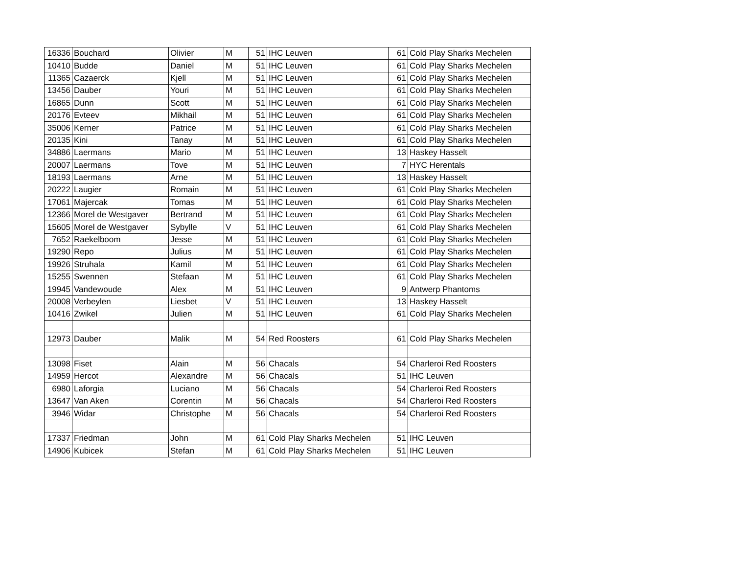| 16336 | Bouchard | Olivier | M | 51 | IHC Leuven | 61 | Cold Play Sharks Mechelen |
| 10410 | Budde | Daniel | M | 51 | IHC Leuven | 61 | Cold Play Sharks Mechelen |
| 11365 | Cazaerck | Kjell | M | 51 | IHC Leuven | 61 | Cold Play Sharks Mechelen |
| 13456 | Dauber | Youri | M | 51 | IHC Leuven | 61 | Cold Play Sharks Mechelen |
| 16865 | Dunn | Scott | M | 51 | IHC Leuven | 61 | Cold Play Sharks Mechelen |
| 20176 | Evteev | Mikhail | M | 51 | IHC Leuven | 61 | Cold Play Sharks Mechelen |
| 35006 | Kerner | Patrice | M | 51 | IHC Leuven | 61 | Cold Play Sharks Mechelen |
| 20135 | Kini | Tanay | M | 51 | IHC Leuven | 61 | Cold Play Sharks Mechelen |
| 34886 | Laermans | Mario | M | 51 | IHC Leuven | 13 | Haskey Hasselt |
| 20007 | Laermans | Tove | M | 51 | IHC Leuven | 7 | HYC Herentals |
| 18193 | Laermans | Arne | M | 51 | IHC Leuven | 13 | Haskey Hasselt |
| 20222 | Laugier | Romain | M | 51 | IHC Leuven | 61 | Cold Play Sharks Mechelen |
| 17061 | Majercak | Tomas | M | 51 | IHC Leuven | 61 | Cold Play Sharks Mechelen |
| 12366 | Morel de Westgaver | Bertrand | M | 51 | IHC Leuven | 61 | Cold Play Sharks Mechelen |
| 15605 | Morel de Westgaver | Sybylle | V | 51 | IHC Leuven | 61 | Cold Play Sharks Mechelen |
| 7652 | Raekelboom | Jesse | M | 51 | IHC Leuven | 61 | Cold Play Sharks Mechelen |
| 19290 | Repo | Julius | M | 51 | IHC Leuven | 61 | Cold Play Sharks Mechelen |
| 19926 | Struhala | Kamil | M | 51 | IHC Leuven | 61 | Cold Play Sharks Mechelen |
| 15255 | Swennen | Stefaan | M | 51 | IHC Leuven | 61 | Cold Play Sharks Mechelen |
| 19945 | Vandewoude | Alex | M | 51 | IHC Leuven | 9 | Antwerp Phantoms |
| 20008 | Verbeylen | Liesbet | V | 51 | IHC Leuven | 13 | Haskey Hasselt |
| 10416 | Zwikel | Julien | M | 51 | IHC Leuven | 61 | Cold Play Sharks Mechelen |
| 12973 | Dauber | Malik | M | 54 | Red Roosters | 61 | Cold Play Sharks Mechelen |
| 13098 | Fiset | Alain | M | 56 | Chacals | 54 | Charleroi Red Roosters |
| 14959 | Hercot | Alexandre | M | 56 | Chacals | 51 | IHC Leuven |
| 6980 | Laforgia | Luciano | M | 56 | Chacals | 54 | Charleroi Red Roosters |
| 13647 | Van Aken | Corentin | M | 56 | Chacals | 54 | Charleroi Red Roosters |
| 3946 | Widar | Christophe | M | 56 | Chacals | 54 | Charleroi Red Roosters |
| 17337 | Friedman | John | M | 61 | Cold Play Sharks Mechelen | 51 | IHC Leuven |
| 14906 | Kubicek | Stefan | M | 61 | Cold Play Sharks Mechelen | 51 | IHC Leuven |